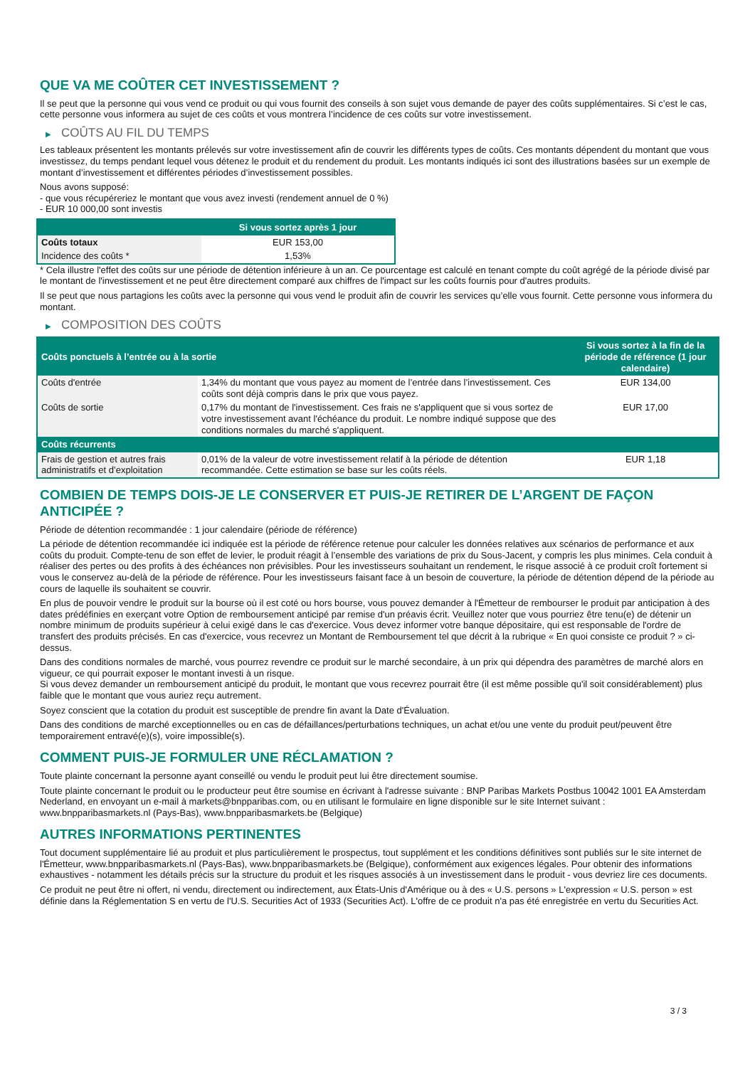QUE VA ME COÛTER CET INVESTISSEMENT ?
Il se peut que la personne qui vous vend ce produit ou qui vous fournit des conseils à son sujet vous demande de payer des coûts supplémentaires. Si c’est le cas, cette personne vous informera au sujet de ces coûts et vous montrera l’incidence de ces coûts sur votre investissement.
▶ COÛTS AU FIL DU TEMPS
Les tableaux présentent les montants prélevés sur votre investissement afin de couvrir les différents types de coûts. Ces montants dépendent du montant que vous investissez, du temps pendant lequel vous détenez le produit et du rendement du produit. Les montants indiqués ici sont des illustrations basées sur un exemple de montant d’investissement et différentes périodes d’investissement possibles.
Nous avons supposé:
- que vous récupéreriez le montant que vous avez investi (rendement annuel de 0 %)
- EUR 10 000,00 sont investis
| | Si vous sortez après 1 jour |
| --- | --- |
| Coûts totaux | EUR 153,00 |
| Incidence des coûts * | 1,53% |
* Cela illustre l'effet des coûts sur une période de détention inférieure à un an. Ce pourcentage est calculé en tenant compte du coût agrégé de la période divisé par le montant de l'investissement et ne peut être directement comparé aux chiffres de l'impact sur les coûts fournis pour d'autres produits.
Il se peut que nous partagions les coûts avec la personne qui vous vend le produit afin de couvrir les services qu’elle vous fournit. Cette personne vous informera du montant.
▶ COMPOSITION DES COÛTS
| Coûts ponctuels à l’entrée ou à la sortie | | Si vous sortez à la fin de la période de référence (1 jour calendaire) |
| --- | --- | --- |
| Coûts d'entrée | 1,34% du montant que vous payez au moment de l’entrée dans l’investissement. Ces coûts sont déjà compris dans le prix que vous payez. | EUR 134,00 |
| Coûts de sortie | 0,17% du montant de l'investissement. Ces frais ne s'appliquent que si vous sortez de votre investissement avant l'échéance du produit. Le nombre indiqué suppose que des conditions normales du marché s'appliquent. | EUR 17,00 |
| Coûts récurrents | | |
| Frais de gestion et autres frais administratifs et d’exploitation | 0,01% de la valeur de votre investissement relatif à la période de détention recommandée. Cette estimation se base sur les coûts réels. | EUR 1,18 |
COMBIEN DE TEMPS DOIS-JE LE CONSERVER ET PUIS-JE RETIRER DE L’ARGENT DE FAÇON ANTICIPÉE ?
Période de détention recommandée : 1 jour calendaire (période de référence)
La période de détention recommandée ici indiquée est la période de référence retenue pour calculer les données relatives aux scénarios de performance et aux coûts du produit. Compte-tenu de son effet de levier, le produit réagit à l’ensemble des variations de prix du Sous-Jacent, y compris les plus minimes. Cela conduit à réaliser des pertes ou des profits à des échéances non prévisibles. Pour les investisseurs souhaitant un rendement, le risque associé à ce produit croît fortement si vous le conservez au-delà de la période de référence. Pour les investisseurs faisant face à un besoin de couverture, la période de détention dépend de la période au cours de laquelle ils souhaitent se couvrir.
En plus de pouvoir vendre le produit sur la bourse où il est coté ou hors bourse, vous pouvez demander à l'Émetteur de rembourser le produit par anticipation à des dates prédéfinies en exerçant votre Option de remboursement anticipé par remise d'un préavis écrit. Veuillez noter que vous pourriez être tenu(e) de détenir un nombre minimum de produits supérieur à celui exigé dans le cas d'exercice. Vous devez informer votre banque dépositaire, qui est responsable de l'ordre de transfert des produits précisés. En cas d'exercice, vous recevrez un Montant de Remboursement tel que décrit à la rubrique « En quoi consiste ce produit ? » ci-dessus.
Dans des conditions normales de marché, vous pourrez revendre ce produit sur le marché secondaire, à un prix qui dépendra des paramètres de marché alors en vigueur, ce qui pourrait exposer le montant investi à un risque.
Si vous devez demander un remboursement anticipé du produit, le montant que vous recevrez pourrait être (il est même possible qu'il soit considérablement) plus faible que le montant que vous auriez reçu autrement.
Soyez conscient que la cotation du produit est susceptible de prendre fin avant la Date d'Évaluation.
Dans des conditions de marché exceptionnelles ou en cas de défaillances/perturbations techniques, un achat et/ou une vente du produit peut/peuvent être temporairement entravé(e)(s), voire impossible(s).
COMMENT PUIS-JE FORMULER UNE RÉCLAMATION ?
Toute plainte concernant la personne ayant conseillé ou vendu le produit peut lui être directement soumise.
Toute plainte concernant le produit ou le producteur peut être soumise en écrivant à l'adresse suivante : BNP Paribas Markets Postbus 10042 1001 EA Amsterdam Nederland, en envoyant un e-mail à markets@bnpparibas.com, ou en utilisant le formulaire en ligne disponible sur le site Internet suivant : www.bnpparibasmarkets.nl (Pays-Bas), www.bnpparibasmarkets.be (Belgique)
AUTRES INFORMATIONS PERTINENTES
Tout document supplémentaire lié au produit et plus particulièrement le prospectus, tout supplément et les conditions définitives sont publiés sur le site internet de l'Émetteur, www.bnpparibasmarkets.nl (Pays-Bas), www.bnpparibasmarkets.be (Belgique), conformément aux exigences légales. Pour obtenir des informations exhaustives - notamment les détails précis sur la structure du produit et les risques associés à un investissement dans le produit - vous devriez lire ces documents.
Ce produit ne peut être ni offert, ni vendu, directement ou indirectement, aux États-Unis d'Amérique ou à des « U.S. persons » L'expression « U.S. person » est définie dans la Réglementation S en vertu de l'U.S. Securities Act of 1933 (Securities Act). L'offre de ce produit n'a pas été enregistrée en vertu du Securities Act.
3 / 3